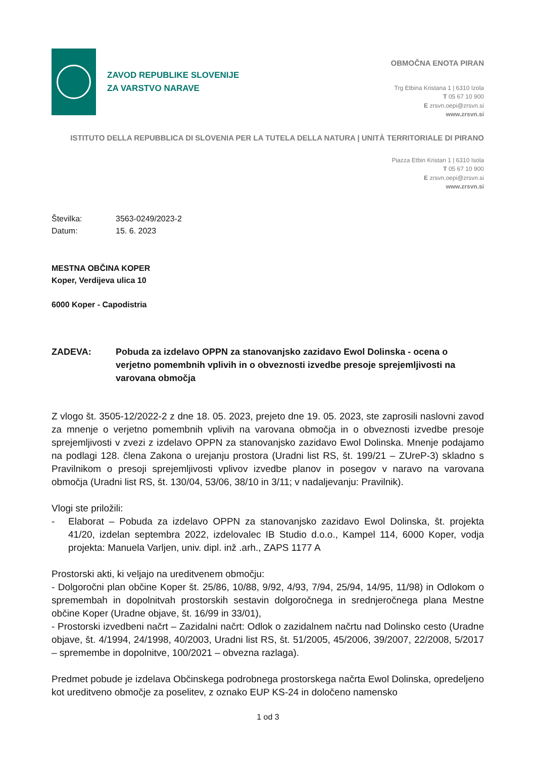ZAVOD REPUBLIKE SLOVENIJE
ZA VARSTVO NARAVE
OBMOČNA ENOTA PIRAN
Trg Etbina Kristana 1 | 6310 Izola
T 05 67 10 900
E zrsvn.oepi@zrsvn.si
www.zrsvn.si
ISTITUTO DELLA REPUBBLICA DI SLOVENIA PER LA TUTELA DELLA NATURA | UNITÀ TERRITORIALE DI PIRANO
Piazza Etbin Kristan 1 | 6310 Isola
T 05 67 10 900
E zrsvn.oepi@zrsvn.si
www.zrsvn.si
Številka: 3563-0249/2023-2
Datum: 15. 6. 2023
MESTNA OBČINA KOPER
Koper, Verdijeva ulica 10
6000 Koper - Capodistria
ZADEVA: Pobuda za izdelavo OPPN za stanovanjsko zazidavo Ewol Dolinska - ocena o verjetno pomembnih vplivih in o obveznosti izvedbe presoje sprejemljivosti na varovana območja
Z vlogo št. 3505-12/2022-2 z dne 18. 05. 2023, prejeto dne 19. 05. 2023, ste zaprosili naslovni zavod za mnenje o verjetno pomembnih vplivih na varovana območja in o obveznosti izvedbe presoje sprejemljivosti v zvezi z izdelavo OPPN za stanovanjsko zazidavo Ewol Dolinska. Mnenje podajamo na podlagi 128. člena Zakona o urejanju prostora (Uradni list RS, št. 199/21 – ZUreP-3) skladno s Pravilnikom o presoji sprejemljivosti vplivov izvedbe planov in posegov v naravo na varovana območja (Uradni list RS, št. 130/04, 53/06, 38/10 in 3/11; v nadaljevanju: Pravilnik).
Vlogi ste priložili:
- Elaborat – Pobuda za izdelavo OPPN za stanovanjsko zazidavo Ewol Dolinska, št. projekta 41/20, izdelan septembra 2022, izdelovalec IB Studio d.o.o., Kampel 114, 6000 Koper, vodja projekta: Manuela Varljen, univ. dipl. inž .arh., ZAPS 1177 A
Prostorski akti, ki veljajo na ureditvenem območju:
- Dolgoročni plan občine Koper št. 25/86, 10/88, 9/92, 4/93, 7/94, 25/94, 14/95, 11/98) in Odlokom o spremembah in dopolnitvah prostorskih sestavin dolgoročnega in srednjeročnega plana Mestne občine Koper (Uradne objave, št. 16/99 in 33/01),
- Prostorski izvedbeni načrt – Zazidalni načrt: Odlok o zazidalnem načrtu nad Dolinsko cesto (Uradne objave, št. 4/1994, 24/1998, 40/2003, Uradni list RS, št. 51/2005, 45/2006, 39/2007, 22/2008, 5/2017 – spremembe in dopolnitve, 100/2021 – obvezna razlaga).
Predmet pobude je izdelava Občinskega podrobnega prostorskega načrta Ewol Dolinska, opredeljeno kot ureditveno območje za poselitev, z oznako EUP KS-24 in določeno namensko
1 od 3